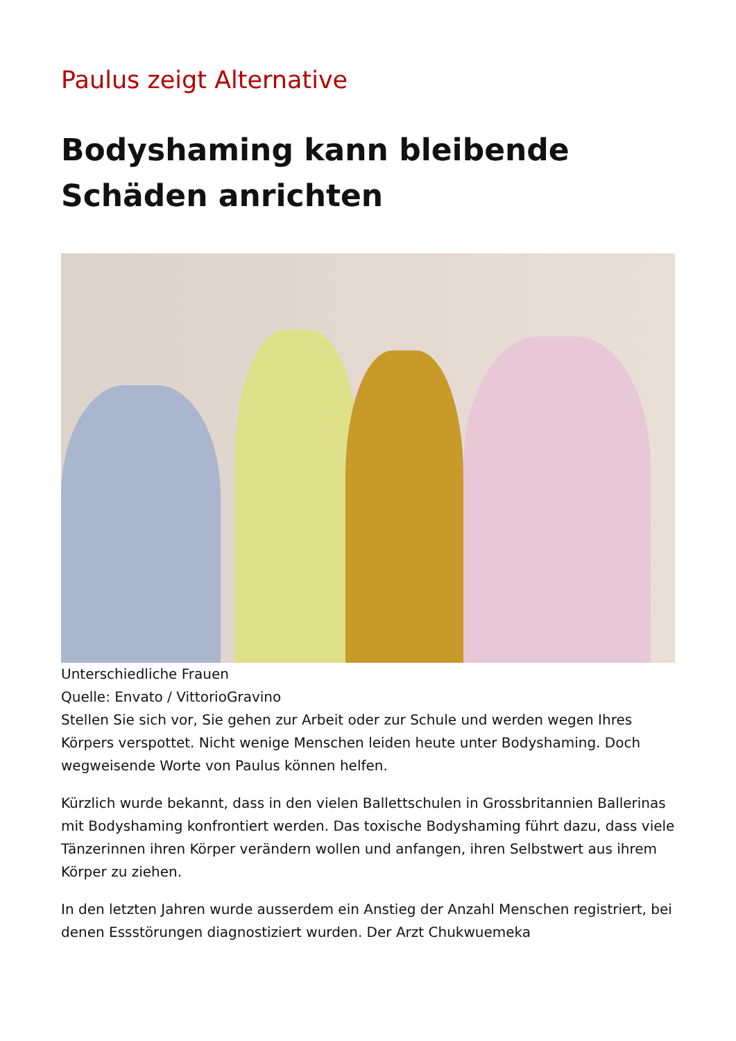Paulus zeigt Alternative
Bodyshaming kann bleibende Schäden anrichten
Unterschiedliche Frauen
Quelle: Envato / VittorioGravino
Stellen Sie sich vor, Sie gehen zur Arbeit oder zur Schule und werden wegen Ihres Körpers verspottet. Nicht wenige Menschen leiden heute unter Bodyshaming. Doch wegweisende Worte von Paulus können helfen.
Kürzlich wurde bekannt, dass in den vielen Ballettschulen in Grossbritannien Ballerinas mit Bodyshaming konfrontiert werden. Das toxische Bodyshaming führt dazu, dass viele Tänzerinnen ihren Körper verändern wollen und anfangen, ihren Selbstwert aus ihrem Körper zu ziehen.
In den letzten Jahren wurde ausserdem ein Anstieg der Anzahl Menschen registriert, bei denen Essstörungen diagnostiziert wurden. Der Arzt Chukwuemeka